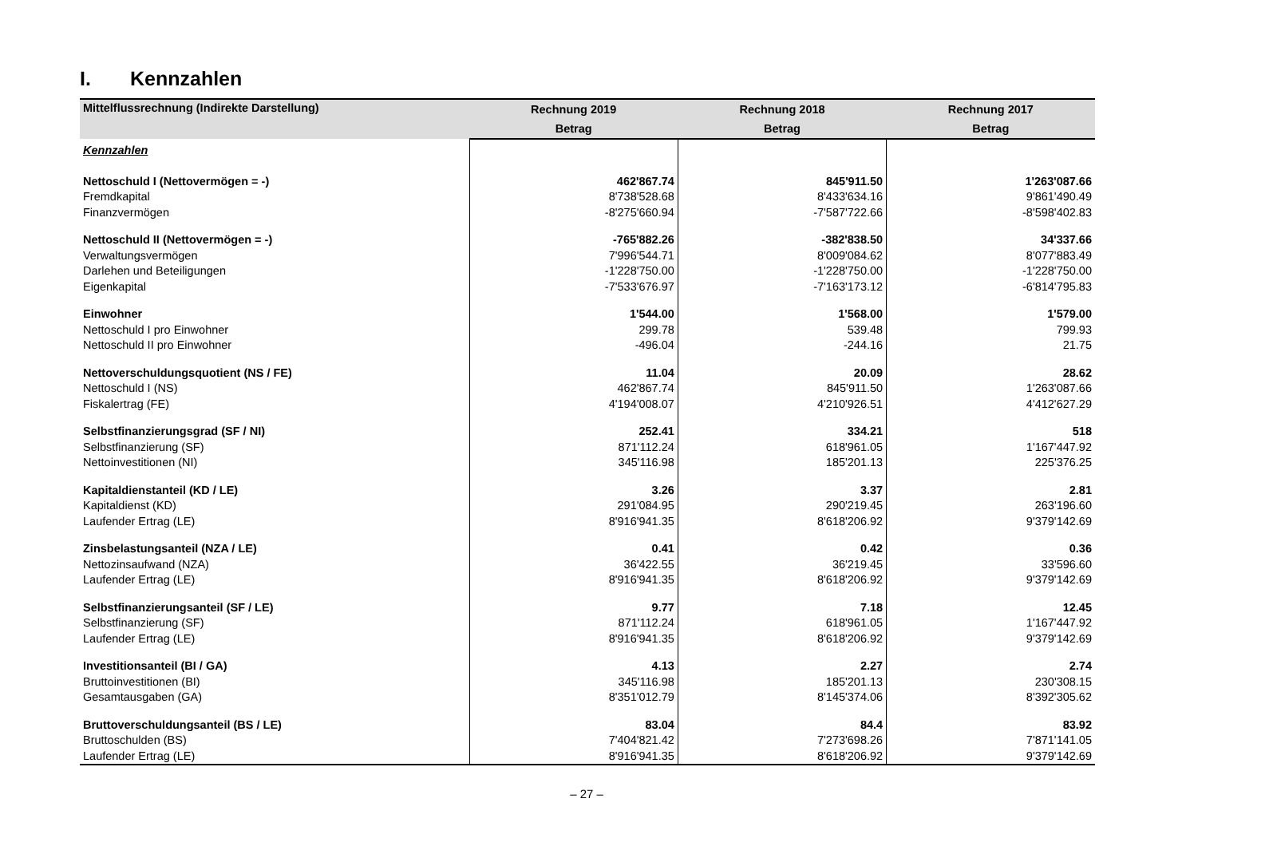I. Kennzahlen
| Mittelflussrechnung (Indirekte Darstellung) | Rechnung 2019 | Rechnung 2018 | Rechnung 2017 |
| --- | --- | --- | --- |
| | Betrag | Betrag | Betrag |
| Kennzahlen | | | |
| Nettoschuld I (Nettovermögen = -) | 462'867.74 | 845'911.50 | 1'263'087.66 |
| Fremdkapital | 8'738'528.68 | 8'433'634.16 | 9'861'490.49 |
| Finanzvermögen | -8'275'660.94 | -7'587'722.66 | -8'598'402.83 |
| Nettoschuld II (Nettovermögen = -) | -765'882.26 | -382'838.50 | 34'337.66 |
| Verwaltungsvermögen | 7'996'544.71 | 8'009'084.62 | 8'077'883.49 |
| Darlehen und Beteiligungen | -1'228'750.00 | -1'228'750.00 | -1'228'750.00 |
| Eigenkapital | -7'533'676.97 | -7'163'173.12 | -6'814'795.83 |
| Einwohner | 1'544.00 | 1'568.00 | 1'579.00 |
| Nettoschuld I pro Einwohner | 299.78 | 539.48 | 799.93 |
| Nettoschuld II pro Einwohner | -496.04 | -244.16 | 21.75 |
| Nettoverschuldungsquotient (NS / FE) | 11.04 | 20.09 | 28.62 |
| Nettoschuld I (NS) | 462'867.74 | 845'911.50 | 1'263'087.66 |
| Fiskalertrag (FE) | 4'194'008.07 | 4'210'926.51 | 4'412'627.29 |
| Selbstfinanzierungsgrad (SF / NI) | 252.41 | 334.21 | 518 |
| Selbstfinanzierung (SF) | 871'112.24 | 618'961.05 | 1'167'447.92 |
| Nettoinvestitionen (NI) | 345'116.98 | 185'201.13 | 225'376.25 |
| Kapitaldienstanteil (KD / LE) | 3.26 | 3.37 | 2.81 |
| Kapitaldienst (KD) | 291'084.95 | 290'219.45 | 263'196.60 |
| Laufender Ertrag (LE) | 8'916'941.35 | 8'618'206.92 | 9'379'142.69 |
| Zinsbelastungsanteil (NZA / LE) | 0.41 | 0.42 | 0.36 |
| Nettozinsaufwand (NZA) | 36'422.55 | 36'219.45 | 33'596.60 |
| Laufender Ertrag (LE) | 8'916'941.35 | 8'618'206.92 | 9'379'142.69 |
| Selbstfinanzierungsanteil (SF / LE) | 9.77 | 7.18 | 12.45 |
| Selbstfinanzierung (SF) | 871'112.24 | 618'961.05 | 1'167'447.92 |
| Laufender Ertrag (LE) | 8'916'941.35 | 8'618'206.92 | 9'379'142.69 |
| Investitionsanteil (BI / GA) | 4.13 | 2.27 | 2.74 |
| Bruttoinvestitionen (BI) | 345'116.98 | 185'201.13 | 230'308.15 |
| Gesamtausgaben (GA) | 8'351'012.79 | 8'145'374.06 | 8'392'305.62 |
| Bruttoverschuldungsanteil (BS / LE) | 83.04 | 84.4 | 83.92 |
| Bruttoschulden (BS) | 7'404'821.42 | 7'273'698.26 | 7'871'141.05 |
| Laufender Ertrag (LE) | 8'916'941.35 | 8'618'206.92 | 9'379'142.69 |
– 27 –